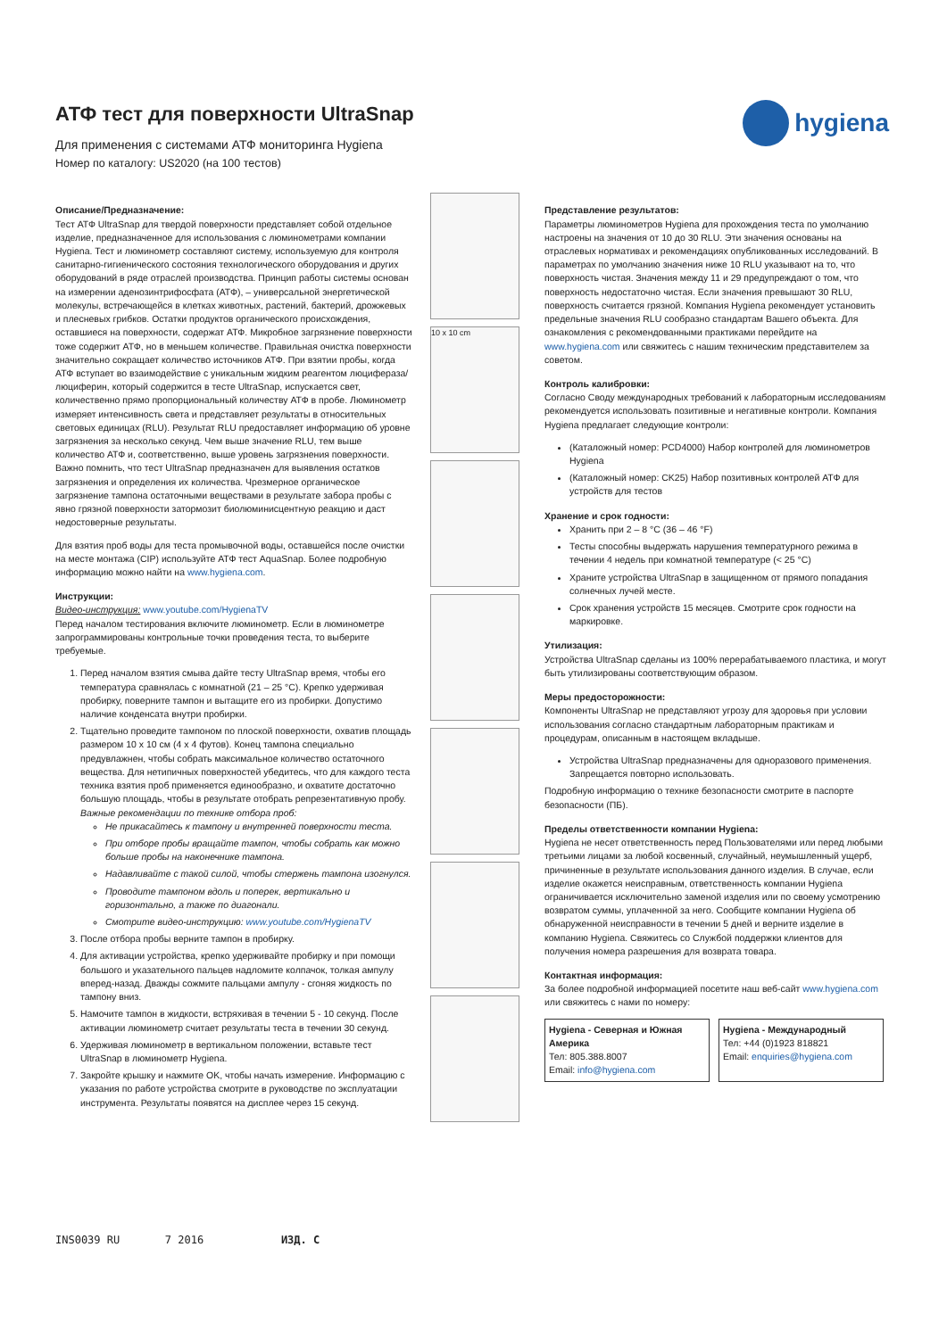hygiena
АТФ тест для поверхности UltraSnap
Для применения с системами АТФ мониторинга Hygiena
Номер по каталогу: US2020 (на 100 тестов)
Описание/Предназначение:
Тест АТФ UltraSnap для твердой поверхности представляет собой отдельное изделие, предназначенное для использования с люминометрами компании Hygiena. Тест и люминометр составляют систему, используемую для контроля санитарно-гигиенического состояния технологического оборудования и других оборудований в ряде отраслей производства. Принцип работы системы основан на измерении аденозинтрифосфата (АТФ), – универсальной энергетической молекулы, встречающейся в клетках животных, растений, бактерий, дрожжевых и плесневых грибков. Остатки продуктов органического происхождения, оставшиеся на поверхности, содержат АТФ. Микробное загрязнение поверхности тоже содержит АТФ, но в меньшем количестве. Правильная очистка поверхности значительно сокращает количество источников АТФ. При взятии пробы, когда АТФ вступает во взаимодействие с уникальным жидким реагентом люцифераза/люциферин, который содержится в тесте UltraSnap, испускается свет, количественно прямо пропорциональный количеству АТФ в пробе. Люминометр измеряет интенсивность света и представляет результаты в относительных световых единицах (RLU). Результат RLU предоставляет информацию об уровне загрязнения за несколько секунд. Чем выше значение RLU, тем выше количество АТФ и, соответственно, выше уровень загрязнения поверхности. Важно помнить, что тест UltraSnap предназначен для выявления остатков загрязнения и определения их количества. Чрезмерное органическое загрязнение тампона остаточными веществами в результате забора пробы с явно грязной поверхности затормозит биолюминисцентную реакцию и даст недостоверные результаты.
Для взятия проб воды для теста промывочной воды, оставшейся после очистки на месте монтажа (CIP) используйте АТФ тест AquaSnap. Более подробную информацию можно найти на www.hygiena.com.
Инструкции:
Видео-инструкция: www.youtube.com/HygienaTV
Перед началом тестирования включите люминометр. Если в люминометре запрограммированы контрольные точки проведения теста, то выберите требуемые.
1. Перед началом взятия смыва дайте тесту UltraSnap время, чтобы его температура сравнялась с комнатной (21 – 25 °C). Крепко удерживая пробирку, поверните тампон и вытащите его из пробирки. Допустимо наличие конденсата внутри пробирки.
2. Тщательно проведите тампоном по плоской поверхности, охватив площадь размером 10 x 10 см (4 x 4 футов). Конец тампона специально предувлажнен, чтобы собрать максимальное количество остаточного вещества. Для нетипичных поверхностей убедитесь, что для каждого теста техника взятия проб применяется единообразно, и охватите достаточно большую площадь, чтобы в результате отобрать репрезентативную пробу.
Важные рекомендации по технике отбора проб:
Не прикасайтесь к тампону и внутренней поверхности теста.
При отборе пробы вращайте тампон, чтобы собрать как можно больше пробы на наконечнике тампона.
Надавливайте с такой силой, чтобы стержень тампона изогнулся.
Проводите тампоном вдоль и поперек, вертикально и горизонтально, а также по диагонали.
Смотрите видео-инструкцию: www.youtube.com/HygienaTV
3. После отбора пробы верните тампон в пробирку.
4. Для активации устройства, крепко удерживайте пробирку и при помощи большого и указательного пальцев надломите колпачок, толкая ампулу вперед-назад. Дважды сожмите пальцами ампулу - сгоняя жидкость по тампону вниз.
5. Намочите тампон в жидкости, встряхивая в течении 5 - 10 секунд. После активации люминометр считает результаты теста в течении 30 секунд.
6. Удерживая люминометр в вертикальном положении, вставьте тест UltraSnap в люминометр Hygiena.
7. Закройте крышку и нажмите OK, чтобы начать измерение. Информацию с указания по работе устройства смотрите в руководстве по эксплуатации инструмента. Результаты появятся на дисплее через 15 секунд.
10 x 10 cm
Представление результатов:
Параметры люминометров Hygiena для прохождения теста по умолчанию настроены на значения от 10 до 30 RLU. Эти значения основаны на отраслевых нормативах и рекомендациях опубликованных исследований. В параметрах по умолчанию значения ниже 10 RLU указывают на то, что поверхность чистая. Значения между 11 и 29 предупреждают о том, что поверхность недостаточно чистая. Если значения превышают 30 RLU, поверхность считается грязной. Компания Hygiena рекомендует установить предельные значения RLU сообразно стандартам Вашего объекта. Для ознакомления с рекомендованными практиками перейдите на www.hygiena.com или свяжитесь с нашим техническим представителем за советом.
Контроль калибровки:
Согласно Своду международных требований к лабораторным исследованиям рекомендуется использовать позитивные и негативные контроли. Компания Hygiena предлагает следующие контроли:
(Каталожный номер: PCD4000) Набор контролей для люминометров Hygiena
(Каталожный номер: CK25) Набор позитивных контролей АТФ для устройств для тестов
Хранение и срок годности:
Хранить при 2 – 8 °C (36 – 46 °F)
Тесты способны выдержать нарушения температурного режима в течении 4 недель при комнатной температуре (< 25 °C)
Храните устройства UltraSnap в защищенном от прямого попадания солнечных лучей месте.
Срок хранения устройств 15 месяцев. Смотрите срок годности на маркировке.
Утилизация:
Устройства UltraSnap сделаны из 100% перерабатываемого пластика, и могут быть утилизированы соответствующим образом.
Меры предосторожности:
Компоненты UltraSnap не представляют угрозу для здоровья при условии использования согласно стандартным лабораторным практикам и процедурам, описанным в настоящем вкладыше.
Устройства UltraSnap предназначены для одноразового применения. Запрещается повторно использовать.
Подробную информацию о технике безопасности смотрите в паспорте безопасности (ПБ).
Пределы ответственности компании Hygiena:
Hygiena не несет ответственность перед Пользователями или перед любыми третьими лицами за любой косвенный, случайный, неумышленный ущерб, причиненные в результате использования данного изделия. В случае, если изделие окажется неисправным, ответственность компании Hygiena ограничивается исключительно заменой изделия или по своему усмотрению возвратом суммы, уплаченной за него. Сообщите компании Hygiena об обнаруженной неисправности в течении 5 дней и верните изделие в компанию Hygiena. Свяжитесь со Службой поддержки клиентов для получения номера разрешения для возврата товара.
Контактная информация:
За более подробной информацией посетите наш веб-сайт www.hygiena.com или свяжитесь с нами по номеру:
Hygiena - Северная и Южная Америка
Тел: 805.388.8007
Email: info@hygiena.com
Hygiena - Международный
Тел: +44 (0)1923 818821
Email: enquiries@hygiena.com
INS0039 RU 7 2016 ИЗД. C